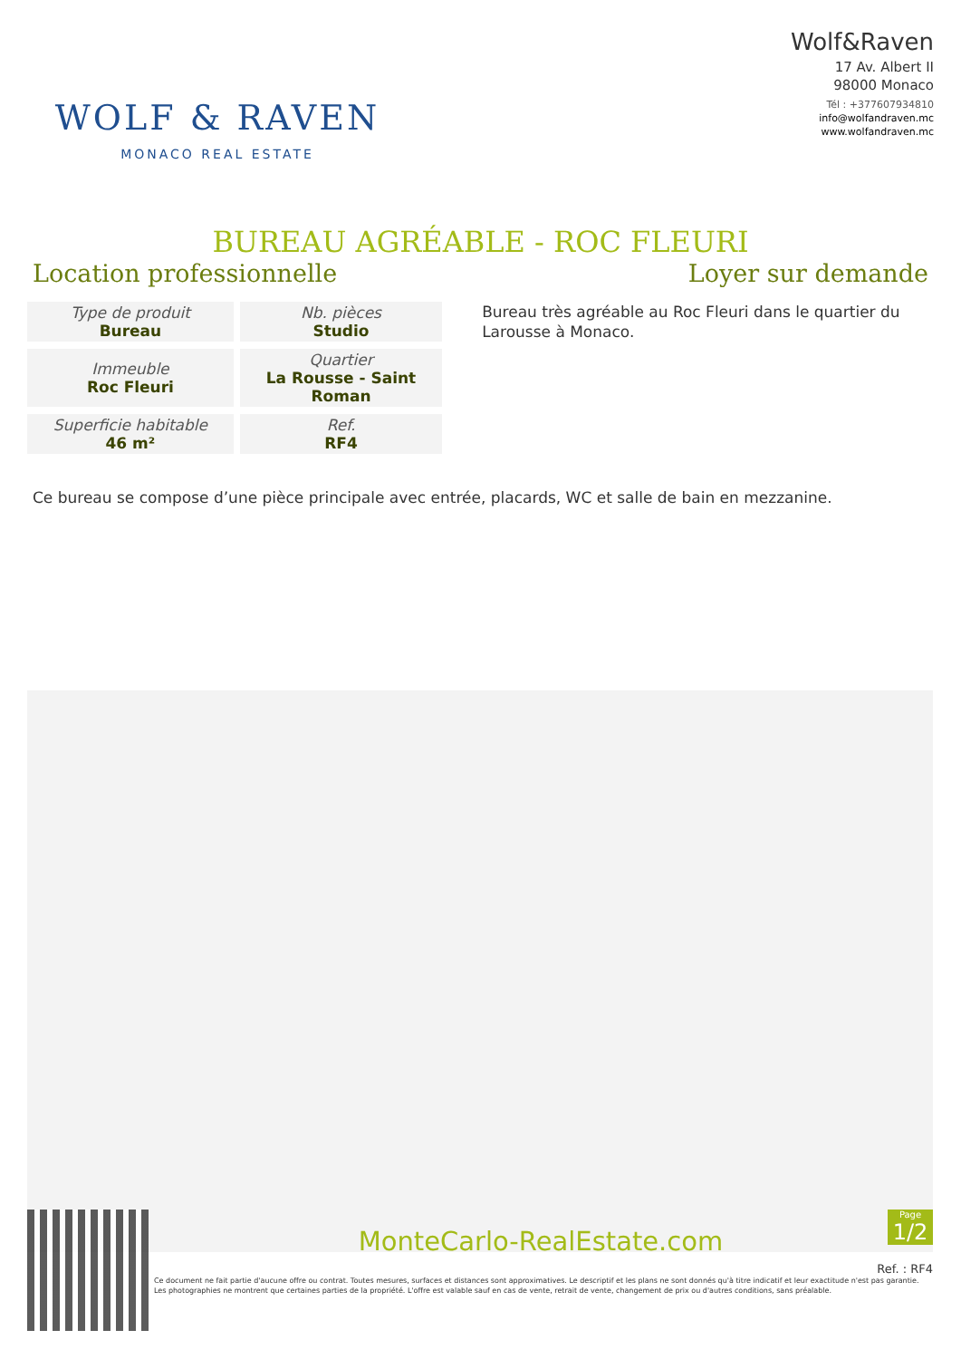WOLF & RAVEN
MONACO REAL ESTATE
Wolf&Raven
17 Av. Albert II
98000 Monaco
Tél : +377607934810
info@wolfandraven.mc
www.wolfandraven.mc
BUREAU AGRÉABLE - ROC FLEURI
Location professionnelle Loyer sur demande
| Type de produit Bureau | Nb. pièces Studio |
| Immeuble Roc Fleuri | Quartier La Rousse - Saint Roman |
| Superficie habitable 46 m² | Ref. RF4 |
Bureau très agréable au Roc Fleuri dans le quartier du Larousse à Monaco.
Ce bureau se compose d’une pièce principale avec entrée, placards, WC et salle de bain en mezzanine.
MonteCarlo-RealEstate.com
Page
1/2
Ref. : RF4
Ce document ne fait partie d'aucune offre ou contrat. Toutes mesures, surfaces et distances sont approximatives. Le descriptif et les plans ne sont donnés qu'à titre indicatif et leur exactitude n'est pas garantie. Les photographies ne montrent que certaines parties de la propriété. L'offre est valable sauf en cas de vente, retrait de vente, changement de prix ou d'autres conditions, sans préalable.